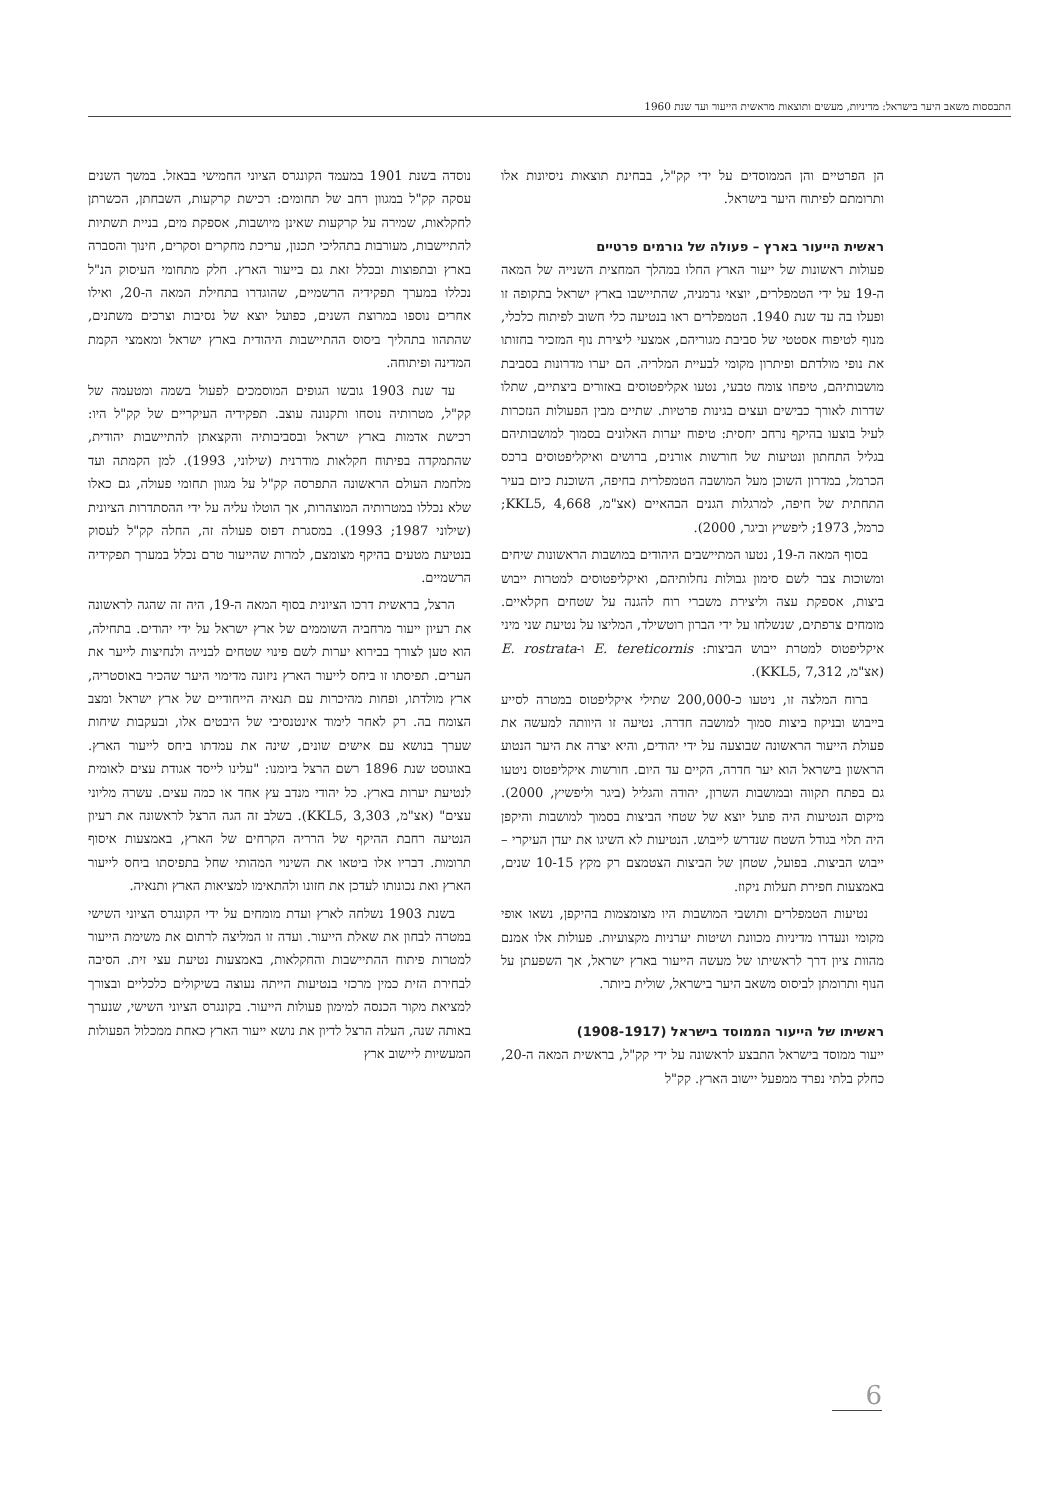התבססות משאב היער בישראל: מדיניות, מעשים ותוצאות מראשית הייעור ועד שנת 1960
הן הפרטיים והן הממוסדים על ידי קק"ל, בבחינת תוצאות ניסיונות אלו ותרומתם לפיתוח היער בישראל.
ראשית הייעור בארץ – פעולה של גורמים פרטיים
פעולות ראשונות של ייעור הארץ החלו במהלך המחצית השנייה של המאה ה-19 על ידי הטמפלרים, יוצאי גרמניה, שהתיישבו בארץ ישראל בתקופה זו ופעלו בה עד שנת 1940. הטמפלרים ראו בנטיעה כלי חשוב לפיתוח כלכלי, מנוף לטיפוח אסטטי של סביבת מגוריהם, אמצעי ליצירת נוף המזכיר בחזותו את נופי מולדתם ופיתרון מקומי לבעיית המלריה. הם יערו מדרונות בסביבת מושבותיהם, טיפחו צומח טבעי, נטעו אקליפטוסים באזורים ביצתיים, שתלו שדרות לאורך כבישים ועצים בגינות פרטיות. שתיים מבין הפעולות הנזכרות לעיל בוצעו בהיקף נרחב יחסית: טיפוח יערות האלונים בסמוך למושבותיהם בגליל התחתון ונטיעות של חורשות אורנים, ברושים ואיקליפטוסים ברכס הכרמל, במדרון השוכן מעל המושבה הטמפלרית בחיפה, השוכנת כיום בעיר התחתית של חיפה, למרגלות הגנים הבהאיים (אצ"מ, KKL5, 4,668; כרמל, 1973; ליפשיץ וביגר, 2000).
בסוף המאה ה-19, נטעו המתיישבים היהודים במושבות הראשונות שיחים ומשוכות צבר לשם סימון גבולות נחלותיהם, ואיקליפטוסים למטרות ייבוש ביצות, אספקת עצה וליצירת משברי רוח להגנה על שטחים חקלאיים. מומחים צרפתים, שנשלחו על ידי הברון רוטשילד, המליצו על נטיעת שני מיני איקליפטוס למטרת ייבוש הביצות: E. tereticornis ו-E. rostrata (אצ"מ, KKL5, 7,312).
ברוח המלצה זו, ניטעו כ-200,000 שתילי איקליפטוס במטרה לסייע בייבוש ובניקוז ביצות סמוך למושבה חדרה. נטיעה זו היוותה למעשה את פעולת הייעור הראשונה שבוצעה על ידי יהודים, והיא יצרה את היער הנטוע הראשון בישראל הוא יער חדרה, הקיים עד היום. חורשות איקליפטוס ניטעו גם בפתח תקווה ובמושבות השרון, יהודה והגליל (ביגר וליפשיץ, 2000). מיקום הנטיעות היה פועל יוצא של שטחי הביצות בסמוך למושבות והיקפן היה תלוי בגודל השטח שנדרש לייבוש. הנטיעות לא השיגו את יעדן העיקרי – ייבוש הביצות. בפועל, שטחן של הביצות הצטמצם רק מקץ 10-15 שנים, באמצעות חפירת תעלות ניקוז.
נטיעות הטמפלרים ותושבי המושבות היו מצומצמות בהיקפן, נשאו אופי מקומי ונעדרו מדיניות מכוונת ושיטות יערניות מקצועיות. פעולות אלו אמנם מהוות ציון דרך לראשיתו של מעשה הייעור בארץ ישראל, אך השפעתן על הנוף ותרומתן לביסוס משאב היער בישראל, שולית ביותר.
ראשיתו של הייעור הממוסד בישראל (1908-1917)
ייעור ממוסד בישראל התבצע לראשונה על ידי קק"ל, בראשית המאה ה-20, כחלק בלתי נפרד ממפעל יישוב הארץ. קק"ל
נוסדה בשנת 1901 במעמד הקונגרס הציוני החמישי בבאזל. במשך השנים עסקה קק"ל במגוון רחב של תחומים: רכישת קרקעות, השבחתן, הכשרתן לחקלאות, שמירה על קרקעות שאינן מיושבות, אספקת מים, בניית תשתיות להתיישבות, מעורבות בתהליכי תכנון, עריכת מחקרים וסקרים, חינוך והסברה בארץ ובתפוצות ובכלל זאת גם בייעור הארץ. חלק מתחומי העיסוק הנ"ל נכללו במערך תפקידיה הרשמיים, שהוגדרו בתחילת המאה ה-20, ואילו אחרים נוספו במרוצת השנים, כפועל יוצא של נסיבות וצרכים משתנים, שהתהוו בתהליך ביסוס ההתיישבות היהודית בארץ ישראל ומאמצי הקמת המדינה ופיתוחה.
עד שנת 1903 גובשו הגופים המוסמכים לפעול בשמה ומטעמה של קק"ל, מטרותיה נוסחו ותקנונה עוצב. תפקידיה העיקריים של קק"ל היו: רכישת אדמות בארץ ישראל ובסביבותיה והקצאתן להתיישבות יהודית, שהתמקדה בפיתוח חקלאות מודרנית (שילוני, 1993). למן הקמתה ועד מלחמת העולם הראשונה התפרסה קק"ל על מגוון תחומי פעולה, גם כאלו שלא נכללו במטרותיה המוצהרות, אך הוטלו עליה על ידי ההסתדרות הציונית (שילוני 1987; 1993). במסגרת דפוס פעולה זה, החלה קק"ל לעסוק בנטיעת מטעים בהיקף מצומצם, למרות שהייעור טרם נכלל במערך תפקידיה הרשמיים.
הרצל, בראשית דרכו הציונית בסוף המאה ה-19, היה זה שהגה לראשונה את רעיון ייעור מרחביה השוממים של ארץ ישראל על ידי יהודים. בתחילה, הוא טען לצורך בבירוא יערות לשם פינוי שטחים לבנייה ולנחיצות לייער את הערים. תפיסתו זו ביחס לייעור הארץ ניזונה מדימוי היער שהכיר באוסטריה, ארץ מולדתו, ופחות מהיכרות עם תנאיה הייחודיים של ארץ ישראל ומצב הצומח בה. רק לאחר לימוד אינטנסיבי של היבטים אלו, ובעקבות שיחות שערך בנושא עם אישים שונים, שינה את עמדתו ביחס לייעור הארץ. באוגוסט שנת 1896 רשם הרצל ביומנו: "עלינו לייסד אגודת עצים לאומית לנטיעת יערות בארץ. כל יהודי מנדב עץ אחד או כמה עצים. עשרה מליוני עצים" (אצ"מ, KKL5, 3,303). בשלב זה הגה הרצל לראשונה את רעיון הנטיעה רחבת ההיקף של הרריה הקרחים של הארץ, באמצעות איסוף תרומות. דבריו אלו ביטאו את השינוי המהותי שחל בתפיסתו ביחס לייעור הארץ ואת נכונותו לעדכן את חזונו ולהתאימו למציאות הארץ ותנאיה.
בשנת 1903 נשלחה לארץ ועדת מומחים על ידי הקונגרס הציוני השישי במטרה לבחון את שאלת הייעור. ועדה זו המליצה לרתום את משימת הייעור למטרות פיתוח ההתיישבות והחקלאות, באמצעות נטיעת עצי זית. הסיבה לבחירת הזית כמין מרכזי בנטיעות הייתה נעוצה בשיקולים כלכליים ובצורך למציאת מקור הכנסה למימון פעולות הייעור. בקונגרס הציוני השישי, שנערך באותה שנה, העלה הרצל לדיון את נושא ייעור הארץ כאחת ממכלול הפעולות המעשיות ליישוב ארץ
6